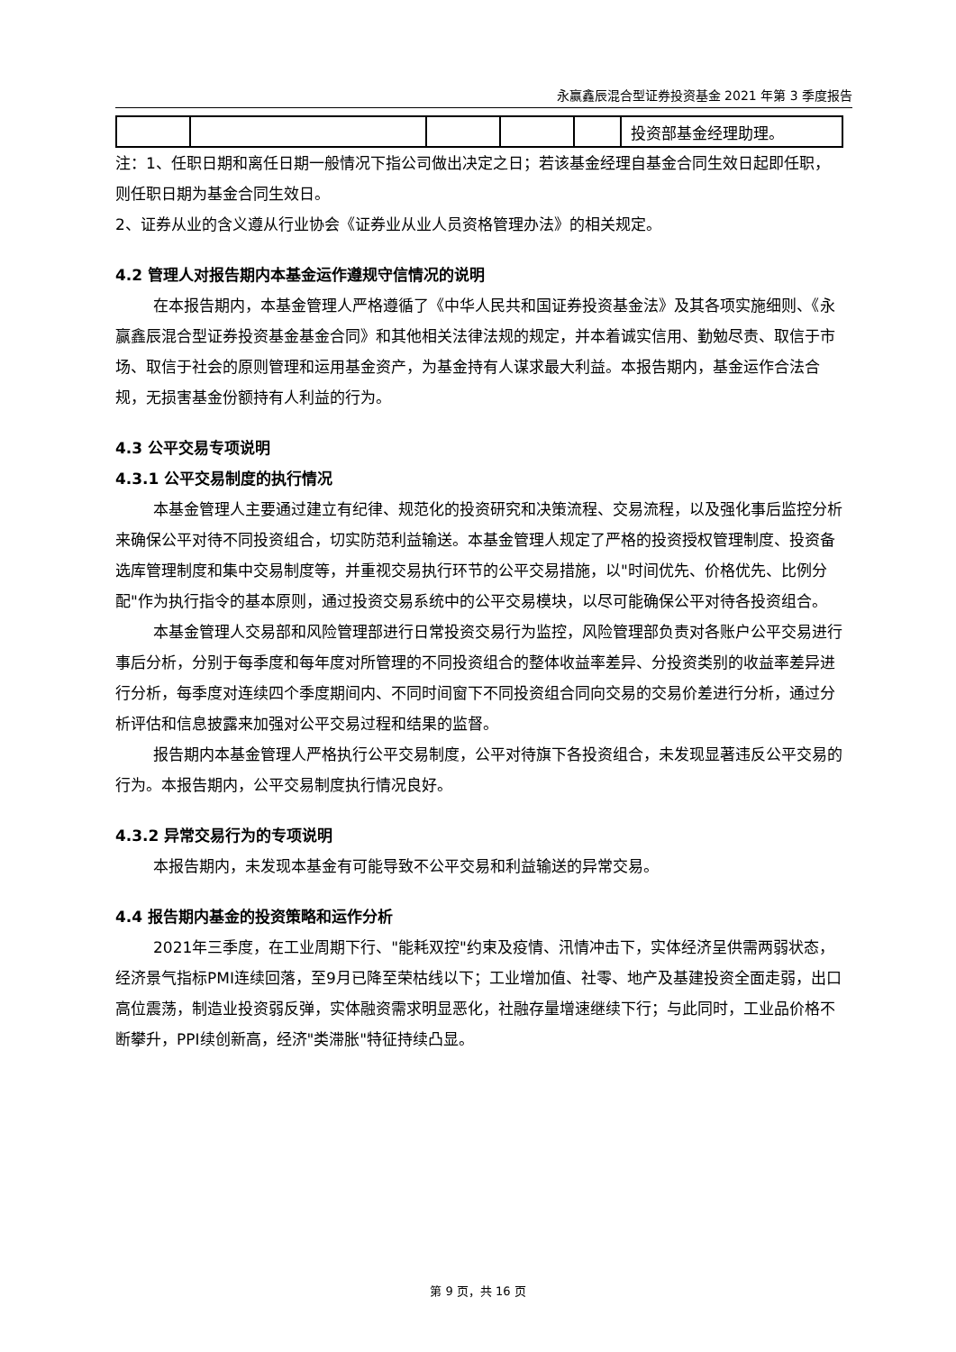永赢鑫辰混合型证券投资基金 2021 年第 3 季度报告
| | | | | | 投资部基金经理助理。 |
注：1、任职日期和离任日期一般情况下指公司做出决定之日；若该基金经理自基金合同生效日起即任职，则任职日期为基金合同生效日。
2、证券从业的含义遵从行业协会《证券业从业人员资格管理办法》的相关规定。
4.2 管理人对报告期内本基金运作遵规守信情况的说明
在本报告期内，本基金管理人严格遵循了《中华人民共和国证券投资基金法》及其各项实施细则、《永赢鑫辰混合型证券投资基金基金合同》和其他相关法律法规的规定，并本着诚实信用、勤勉尽责、取信于市场、取信于社会的原则管理和运用基金资产，为基金持有人谋求最大利益。本报告期内，基金运作合法合规，无损害基金份额持有人利益的行为。
4.3 公平交易专项说明
4.3.1 公平交易制度的执行情况
本基金管理人主要通过建立有纪律、规范化的投资研究和决策流程、交易流程，以及强化事后监控分析来确保公平对待不同投资组合，切实防范利益输送。本基金管理人规定了严格的投资授权管理制度、投资备选库管理制度和集中交易制度等，并重视交易执行环节的公平交易措施，以"时间优先、价格优先、比例分配"作为执行指令的基本原则，通过投资交易系统中的公平交易模块，以尽可能确保公平对待各投资组合。
本基金管理人交易部和风险管理部进行日常投资交易行为监控，风险管理部负责对各账户公平交易进行事后分析，分别于每季度和每年度对所管理的不同投资组合的整体收益率差异、分投资类别的收益率差异进行分析，每季度对连续四个季度期间内、不同时间窗下不同投资组合同向交易的交易价差进行分析，通过分析评估和信息披露来加强对公平交易过程和结果的监督。
报告期内本基金管理人严格执行公平交易制度，公平对待旗下各投资组合，未发现显著违反公平交易的行为。本报告期内，公平交易制度执行情况良好。
4.3.2 异常交易行为的专项说明
本报告期内，未发现本基金有可能导致不公平交易和利益输送的异常交易。
4.4 报告期内基金的投资策略和运作分析
2021年三季度，在工业周期下行、"能耗双控"约束及疫情、汛情冲击下，实体经济呈供需两弱状态，经济景气指标PMI连续回落，至9月已降至荣枯线以下；工业增加值、社零、地产及基建投资全面走弱，出口高位震荡，制造业投资弱反弹，实体融资需求明显恶化，社融存量增速继续下行；与此同时，工业品价格不断攀升，PPI续创新高，经济"类滞胀"特征持续凸显。
第 9 页，共 16 页